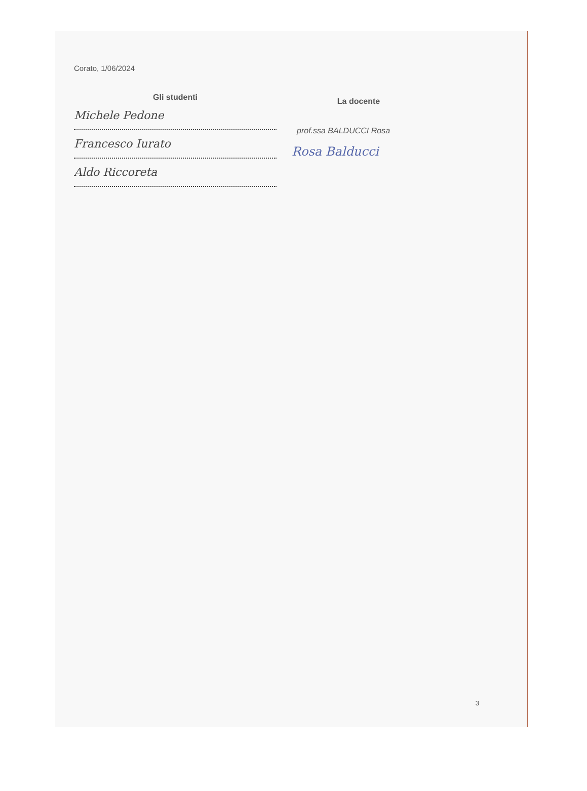Corato, 1/06/2024
Gli studenti
Michele Pedone
Francesco Iurato
Aldo Riccoreta
La docente
prof.ssa BALDUCCI Rosa
Rosa Balducci
3